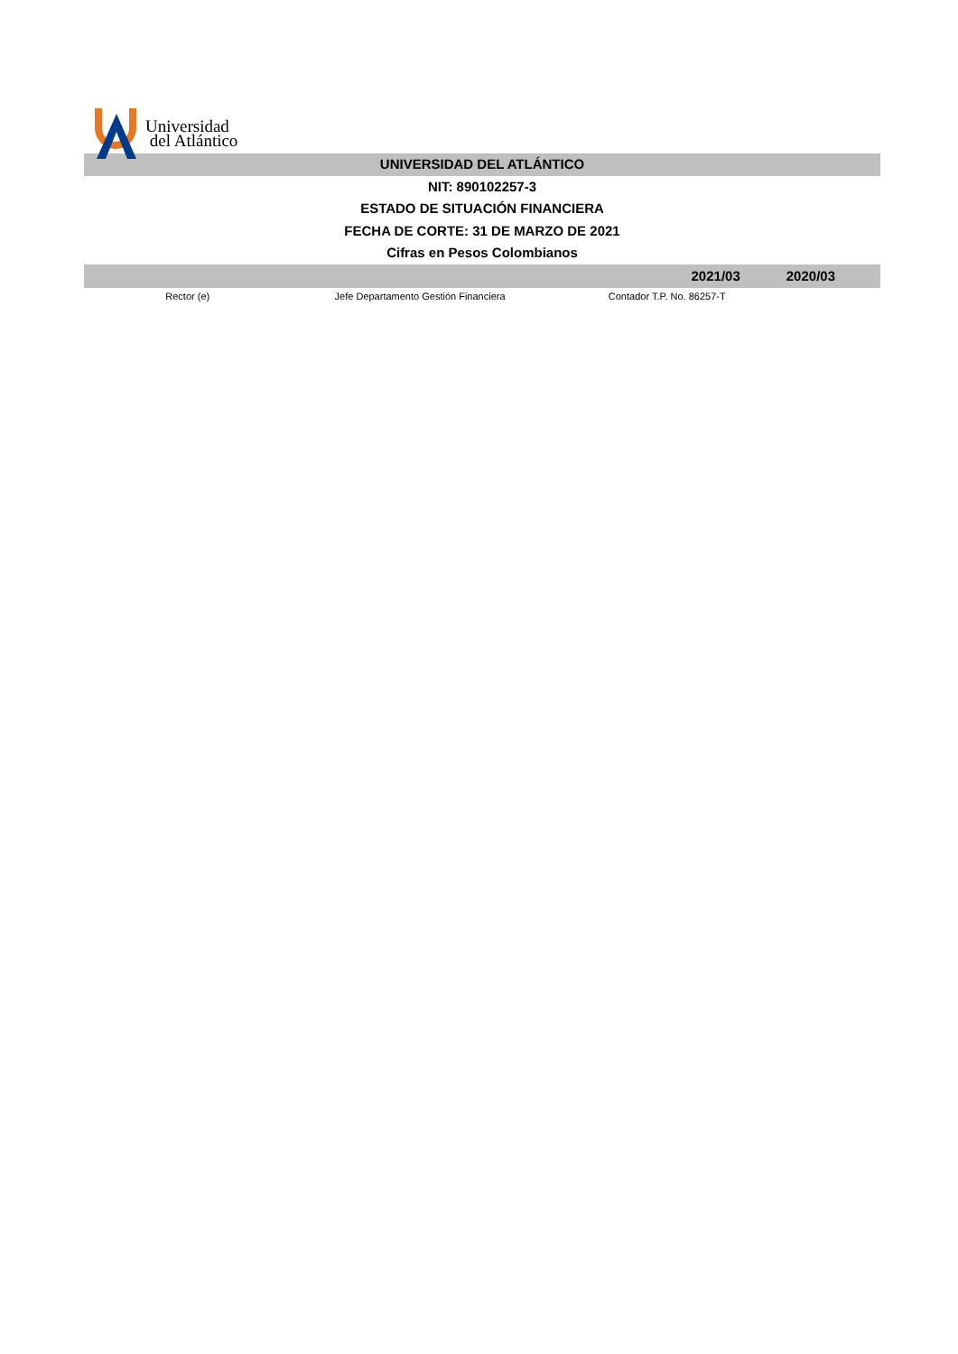Universidad
del Atlántico
UNIVERSIDAD DEL ATLÁNTICO
NIT: 890102257-3
ESTADO DE SITUACIÓN FINANCIERA
FECHA DE CORTE: 31 DE MARZO DE 2021
Cifras en Pesos Colombianos
| | | 2021/03 | 2020/03 |
| --- | --- | --- | --- |
| Rector (e) | Jefe Departamento Gestión Financiera | Contador T.P. No. 86257-T | |